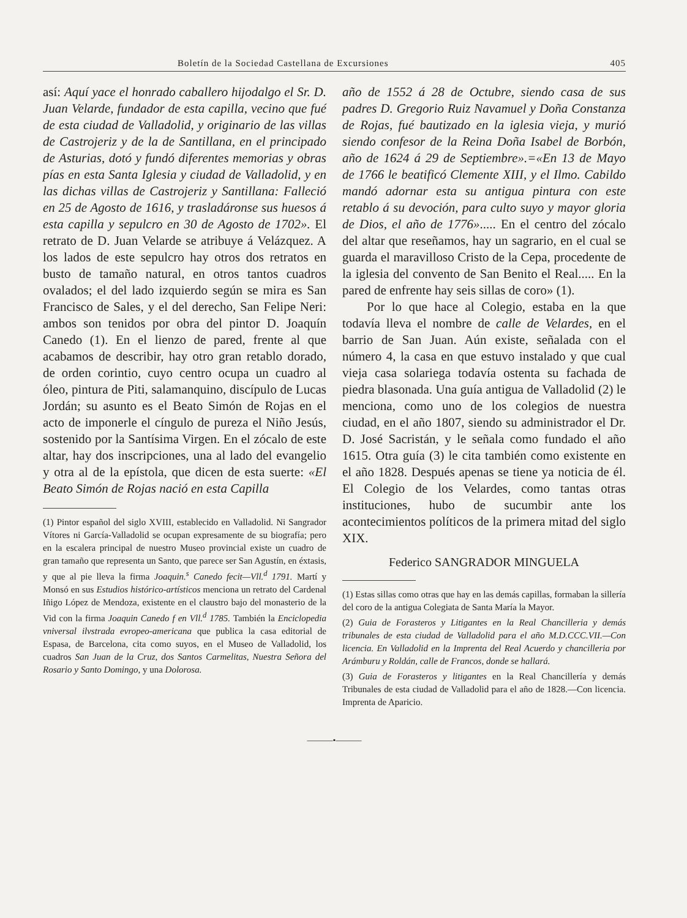Boletín de la Sociedad Castellana de Excursiones 405
así: Aquí yace el honrado caballero hijodalgo el Sr. D. Juan Velarde, fundador de esta capilla, vecino que fué de esta ciudad de Valladolid, y originario de las villas de Castrojeriz y de la de Santillana, en el principado de Asturias, dotó y fundó diferentes memorias y obras pías en esta Santa Iglesia y ciudad de Valladolid, y en las dichas villas de Castrojeriz y Santillana: Falleció en 25 de Agosto de 1616, y trasladáronse sus huesos á esta capilla y sepulcro en 30 de Agosto de 1702». El retrato de D. Juan Velarde se atribuye á Velázquez. A los lados de este sepulcro hay otros dos retratos en busto de tamaño natural, en otros tantos cuadros ovalados; el del lado izquierdo según se mira es San Francisco de Sales, y el del derecho, San Felipe Neri: ambos son tenidos por obra del pintor D. Joaquín Canedo (1). En el lienzo de pared, frente al que acabamos de describir, hay otro gran retablo dorado, de orden corintio, cuyo centro ocupa un cuadro al óleo, pintura de Piti, salamanquino, discípulo de Lucas Jordán; su asunto es el Beato Simón de Rojas en el acto de imponerle el cíngulo de pureza el Niño Jesús, sostenido por la Santísima Virgen. En el zócalo de este altar, hay dos inscripciones, una al lado del evangelio y otra al de la epístola, que dicen de esta suerte: «El Beato Simón de Rojas nació en esta Capilla
(1) Pintor español del siglo XVIII, establecido en Valladolid. Ni Sangrador Vítores ni García-Valladolid se ocupan expresamente de su biografía; pero en la escalera principal de nuestro Museo provincial existe un cuadro de gran tamaño que representa un Santo, que parece ser San Agustín, en éxtasis, y que al pie lleva la firma Joaquin.<sup>s</sup> Canedo fecit—Vll.<sup>d</sup> 1791. Martí y Monsó en sus Estudios histórico-artísticos menciona un retrato del Cardenal Iñigo López de Mendoza, existente en el claustro bajo del monasterio de la Vid con la firma Joaquin Canedo f en Vll.<sup>d</sup> 1785. También la Enciclopedia vniversal ilvstrada evropeo-americana que publica la casa editorial de Espasa, de Barcelona, cita como suyos, en el Museo de Valladolid, los cuadros San Juan de la Cruz, dos Santos Carmelitas, Nuestra Señora del Rosario y Santo Domingo, y una Dolorosa.
año de 1552 á 28 de Octubre, siendo casa de sus padres D. Gregorio Ruiz Navamuel y Doña Constanza de Rojas, fué bautizado en la iglesia vieja, y murió siendo confesor de la Reina Doña Isabel de Borbón, año de 1624 á 29 de Septiembre».=«En 13 de Mayo de 1766 le beatificó Clemente XIII, y el Ilmo. Cabildo mandó adornar esta su antigua pintura con este retablo á su devoción, para culto suyo y mayor gloria de Dios, el año de 1776»..... En el centro del zócalo del altar que reseñamos, hay un sagrario, en el cual se guarda el maravilloso Cristo de la Cepa, procedente de la iglesia del convento de San Benito el Real..... En la pared de enfrente hay seis sillas de coro» (1).
Por lo que hace al Colegio, estaba en la que todavía lleva el nombre de calle de Velardes, en el barrio de San Juan. Aún existe, señalada con el número 4, la casa en que estuvo instalado y que cual vieja casa solariega todavía ostenta su fachada de piedra blasonada. Una guía antigua de Valladolid (2) le menciona, como uno de los colegios de nuestra ciudad, en el año 1807, siendo su administrador el Dr. D. José Sacristán, y le señala como fundado el año 1615. Otra guía (3) le cita también como existente en el año 1828. Después apenas se tiene ya noticia de él. El Colegio de los Velardes, como tantas otras instituciones, hubo de sucumbir ante los acontecimientos políticos de la primera mitad del siglo XIX.
Federico SANGRADOR MINGUELA
(1) Estas sillas como otras que hay en las demás capillas, formaban la sillería del coro de la antigua Colegiata de Santa María la Mayor.
(2) Guia de Forasteros y Litigantes en la Real Chancilleria y demás tribunales de esta ciudad de Valladolid para el año M.D.CCC.VII.—Con licencia. En Valladolid en la Imprenta del Real Acuerdo y chancilleria por Arámburu y Roldán, calle de Francos, donde se hallará.
(3) Guia de Forasteros y litigantes en la Real Chancillería y demás Tribunales de esta ciudad de Valladolid para el año de 1828.—Con licencia. Imprenta de Aparicio.
———•———